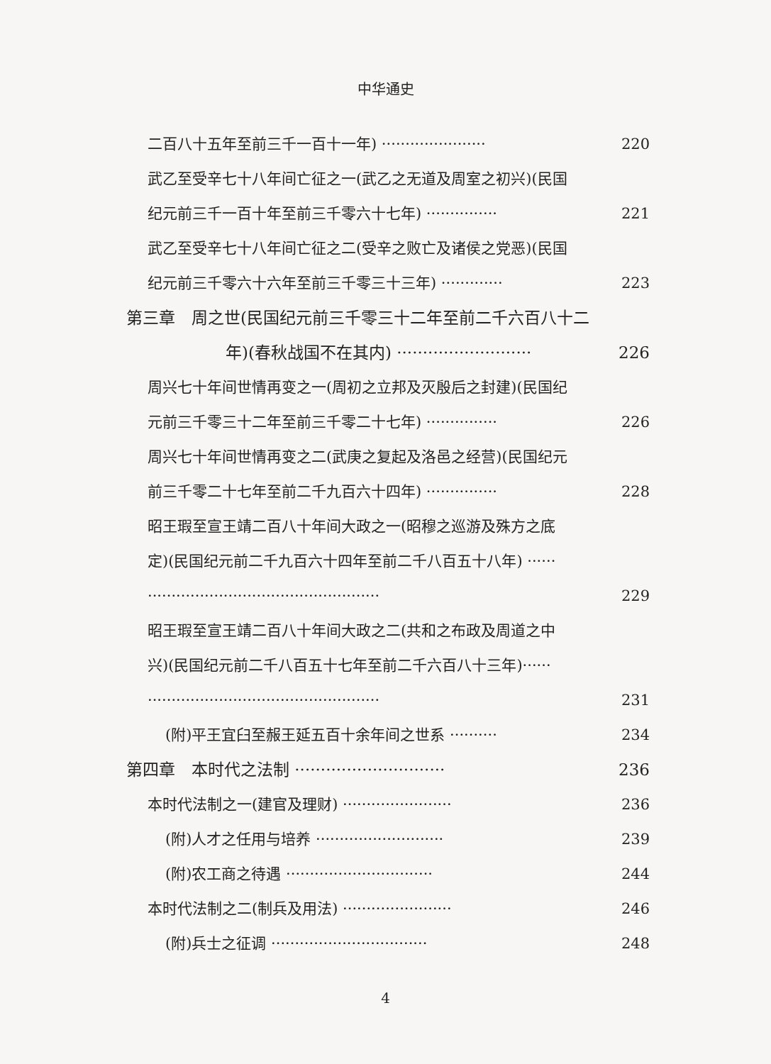中华通史
二百八十五年至前三千一百十一年) ······················ 220
武乙至受辛七十八年间亡征之一(武乙之无道及周室之初兴)(民国
纪元前三千一百十年至前三千零六十七年) ··············· 221
武乙至受辛七十八年间亡征之二(受辛之败亡及诸侯之党恶)(民国
纪元前三千零六十六年至前三千零三十三年) ············· 223
第三章　周之世(民国纪元前三千零三十二年至前二千六百八十二
年)(春秋战国不在其内) ·························· 226
周兴七十年间世情再变之一(周初之立邦及灭殷后之封建)(民国纪
元前三千零三十二年至前三千零二十七年) ··············· 226
周兴七十年间世情再变之二(武庚之复起及洛邑之经营)(民国纪元
前三千零二十七年至前二千九百六十四年) ··············· 228
昭王瑕至宣王靖二百八十年间大政之一(昭穆之巡游及殊方之底
定)(民国纪元前二千九百六十四年至前二千八百五十八年) ······
················································· 229
昭王瑕至宣王靖二百八十年间大政之二(共和之布政及周道之中
兴)(民国纪元前二千八百五十七年至前二千六百八十三年)······
················································· 231
(附)平王宜臼至赧王延五百十余年间之世系 ·········· 234
第四章　本时代之法制 ····························· 236
本时代法制之一(建官及理财) ······················· 236
(附)人才之任用与培养 ··························· 239
(附)农工商之待遇 ······························· 244
本时代法制之二(制兵及用法) ······················· 246
(附)兵士之征调 ································· 248
4